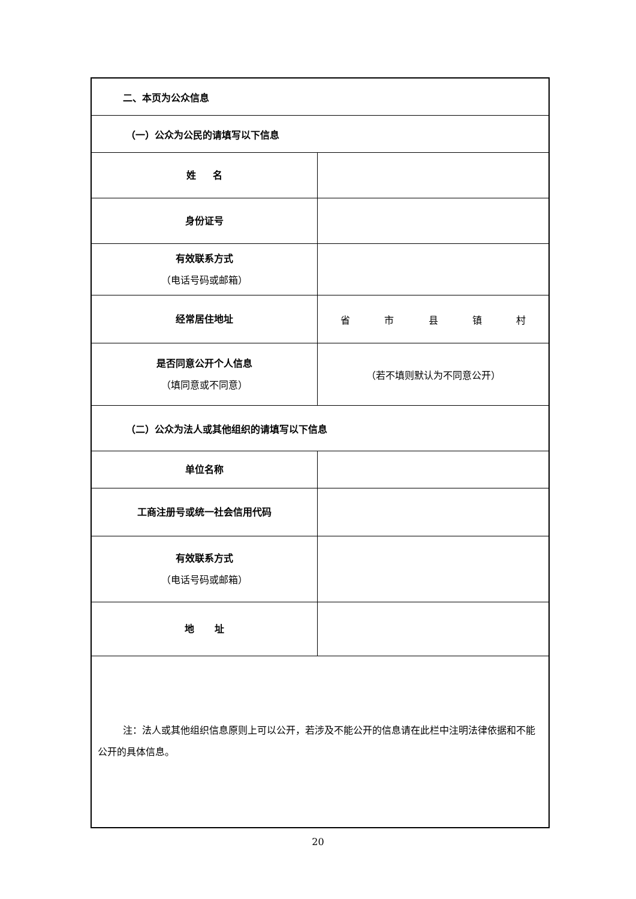| 二、本页为公众信息 | |
| （一）公众为公民的请填写以下信息 | |
| 姓 名 | |
| 身份证号 | |
| 有效联系方式 （电话号码或邮箱） | |
| 经常居住地址 | 省 市 县 镇 村 |
| 是否同意公开个人信息 （填同意或不同意） | （若不填则默认为不同意公开） |
| （二）公众为法人或其他组织的请填写以下信息 | |
| 单位名称 | |
| 工商注册号或统一社会信用代码 | |
| 有效联系方式 （电话号码或邮箱） | |
| 地 址 | |
| 注：法人或其他组织信息原则上可以公开，若涉及不能公开的信息请在此栏中注明法律依据和不能公开的具体信息。 | |
20